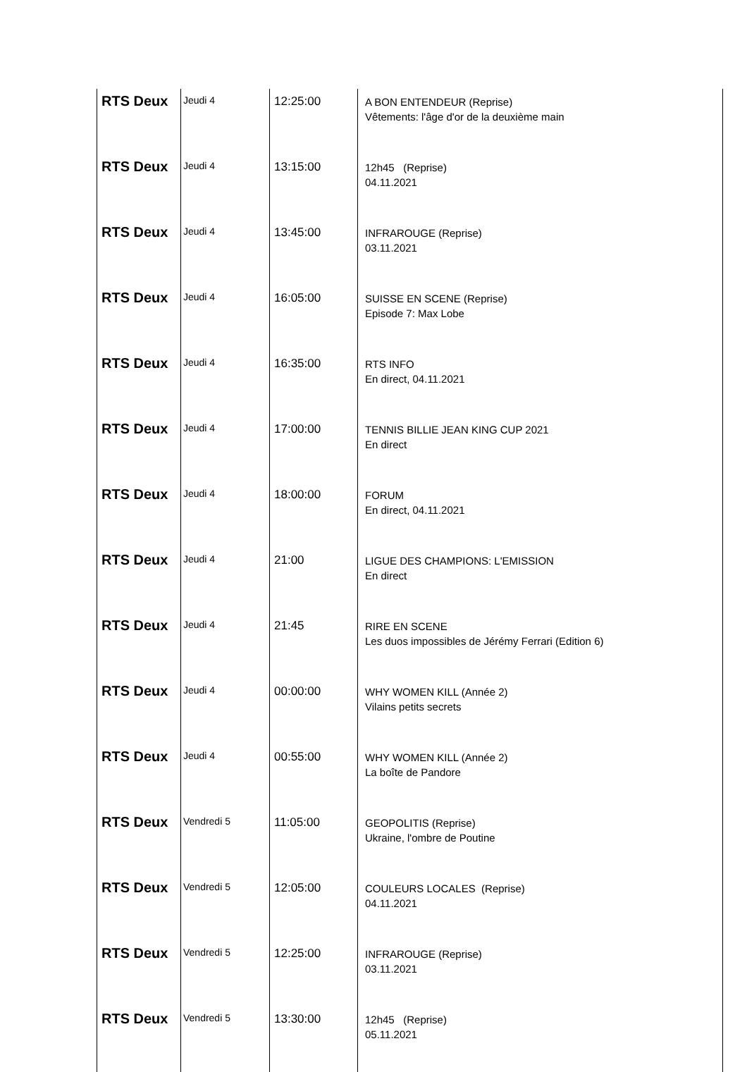| RTS Deux | Jeudi 4 | 12:25:00 | A BON ENTENDEUR (Reprise) Vêtements: l'âge d'or de la deuxième main | |
| RTS Deux | Jeudi 4 | 13:15:00 | 12h45 (Reprise) 04.11.2021 | |
| RTS Deux | Jeudi 4 | 13:45:00 | INFRAROUGE (Reprise) 03.11.2021 | |
| RTS Deux | Jeudi 4 | 16:05:00 | SUISSE EN SCENE (Reprise) Episode 7: Max Lobe | |
| RTS Deux | Jeudi 4 | 16:35:00 | RTS INFO En direct, 04.11.2021 | |
| RTS Deux | Jeudi 4 | 17:00:00 | TENNIS BILLIE JEAN KING CUP 2021 En direct | |
| RTS Deux | Jeudi 4 | 18:00:00 | FORUM En direct, 04.11.2021 | |
| RTS Deux | Jeudi 4 | 21:00 | LIGUE DES CHAMPIONS: L'EMISSION En direct | |
| RTS Deux | Jeudi 4 | 21:45 | RIRE EN SCENE Les duos impossibles de Jérémy Ferrari (Edition 6) | |
| RTS Deux | Jeudi 4 | 00:00:00 | WHY WOMEN KILL (Année 2) Vilains petits secrets | |
| RTS Deux | Jeudi 4 | 00:55:00 | WHY WOMEN KILL (Année 2) La boîte de Pandore | |
| RTS Deux | Vendredi 5 | 11:05:00 | GEOPOLITIS (Reprise) Ukraine, l'ombre de Poutine | |
| RTS Deux | Vendredi 5 | 12:05:00 | COULEURS LOCALES (Reprise) 04.11.2021 | |
| RTS Deux | Vendredi 5 | 12:25:00 | INFRAROUGE (Reprise) 03.11.2021 | |
| RTS Deux | Vendredi 5 | 13:30:00 | 12h45 (Reprise) 05.11.2021 | |